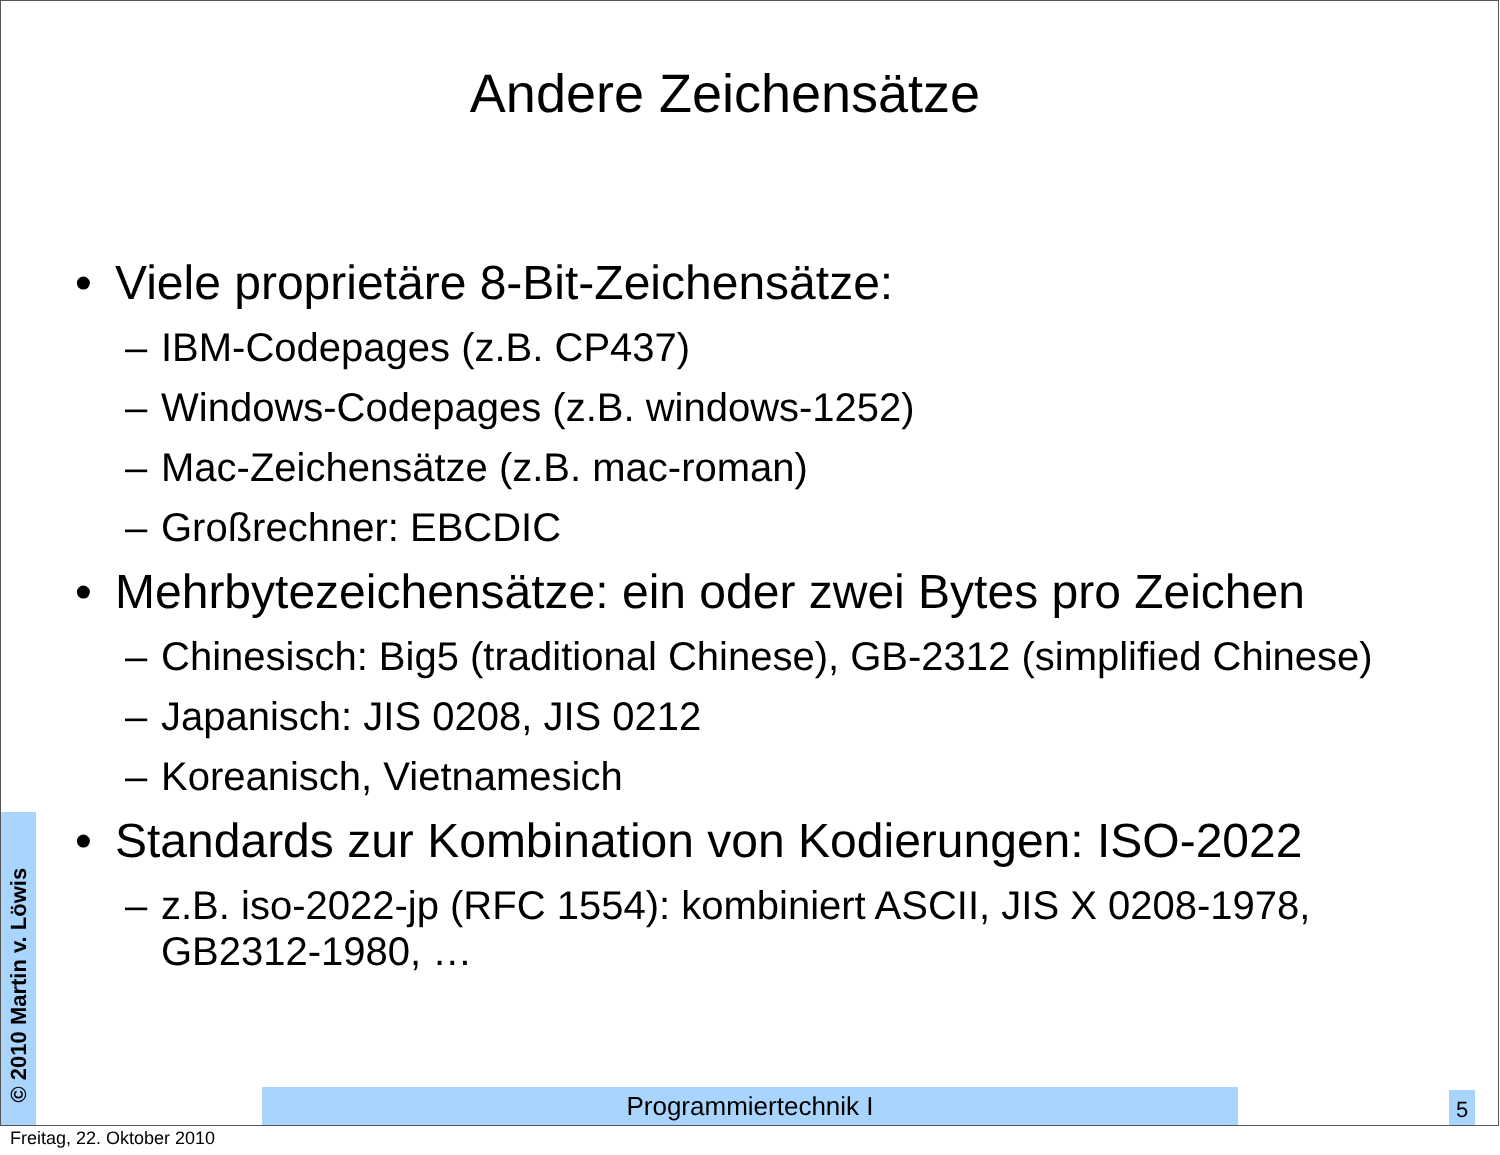Andere Zeichensätze
• Viele proprietäre 8-Bit-Zeichensätze:
– IBM-Codepages (z.B. CP437)
– Windows-Codepages (z.B. windows-1252)
– Mac-Zeichensätze (z.B. mac-roman)
– Großrechner: EBCDIC
• Mehrbytezeichensätze: ein oder zwei Bytes pro Zeichen
– Chinesisch: Big5 (traditional Chinese), GB-2312 (simplified Chinese)
– Japanisch: JIS 0208, JIS 0212
– Koreanisch, Vietnamesich
• Standards zur Kombination von Kodierungen: ISO-2022
– z.B. iso-2022-jp (RFC 1554): kombiniert ASCII, JIS X 0208-1978, GB2312-1980, …
© 2010 Martin v. Löwis
Programmiertechnik I 5
Freitag, 22. Oktober 2010